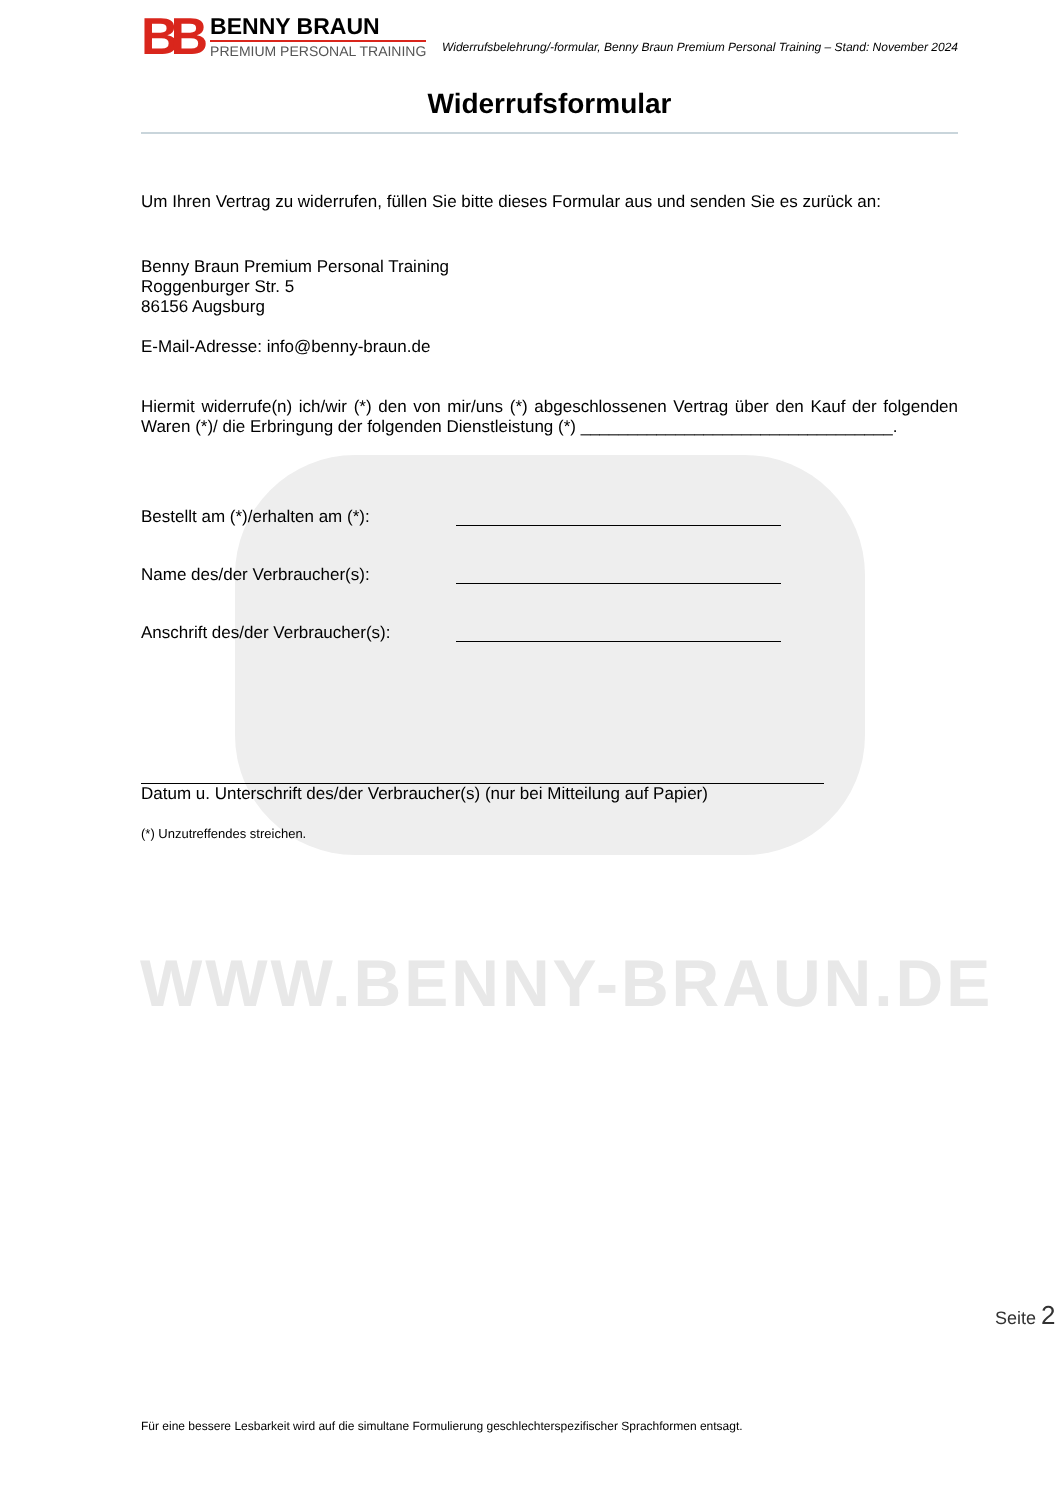WWW.BENNY-BRAUN.DE
BB
BENNY BRAUN
PREMIUM PERSONAL TRAINING
Widerrufsbelehrung/-formular, Benny Braun Premium Personal Training – Stand: November 2024
Widerrufsformular
Um Ihren Vertrag zu widerrufen, füllen Sie bitte dieses Formular aus und senden Sie es zurück an:
Benny Braun Premium Personal Training
Roggenburger Str. 5
86156 Augsburg
E-Mail-Adresse: info@benny-braun.de
Hiermit widerrufe(n) ich/wir (*) den von mir/uns (*) abgeschlossenen Vertrag über den Kauf der folgenden Waren (*)/ die Erbringung der folgenden Dienstleistung (*) _________________________________.
Bestellt am (*)/erhalten am (*):
Name des/der Verbraucher(s):
Anschrift des/der Verbraucher(s):
Datum u. Unterschrift des/der Verbraucher(s) (nur bei Mitteilung auf Papier)
(*) Unzutreffendes streichen.
Für eine bessere Lesbarkeit wird auf die simultane Formulierung geschlechterspezifischer Sprachformen entsagt.
Seite 2